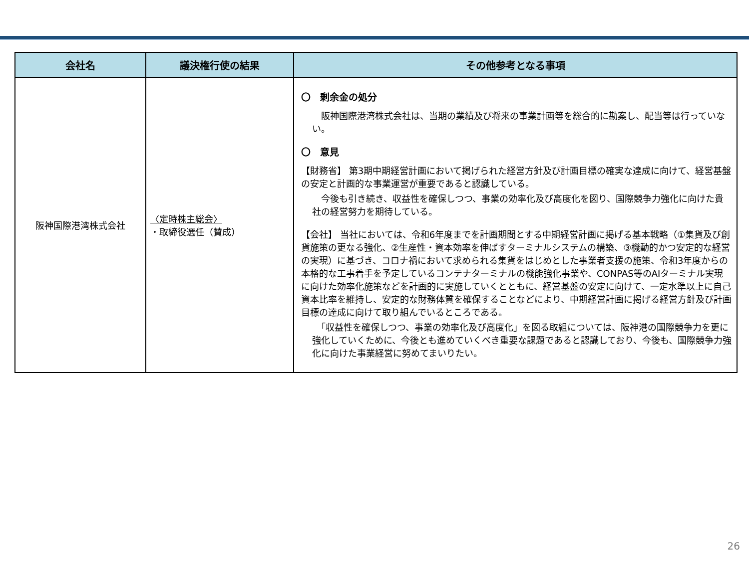| 会社名 | 議決権行使の結果 | その他参考となる事項 |
| --- | --- | --- |
| 阪神国際港湾株式会社 | 〈定時株主総会〉 ・取締役選任（賛成） | 〇 剰余金の処分 阪神国際港湾株式会社は、当期の業績及び将来の事業計画等を総合的に勘案し、配当等は行っていない。 〇 意見 【財務省】 第3期中期経営計画において掲げられた経営方針及び計画目標の確実な達成に向けて、経営基盤の安定と計画的な事業運営が重要であると認識している。 今後も引き続き、収益性を確保しつつ、事業の効率化及び高度化を図り、国際競争力強化に向けた貴社の経営努力を期待している。 【会社】 当社においては、令和6年度までを計画期間とする中期経営計画に掲げる基本戦略（①集貨及び創貨施策の更なる強化、②生産性・資本効率を伸ばすターミナルシステムの構築、③機動的かつ安定的な経営の実現）に基づき、コロナ禍において求められる集貨をはじめとした事業者支援の施策、令和3年度からの本格的な工事着手を予定しているコンテナターミナルの機能強化事業や、CONPAS等のAIターミナル実現に向けた効率化施策などを計画的に実施していくとともに、経営基盤の安定に向けて、一定水準以上に自己資本比率を維持し、安定的な財務体質を確保することなどにより、中期経営計画に掲げる経営方針及び計画目標の達成に向けて取り組んでいるところである。 「収益性を確保しつつ、事業の効率化及び高度化」を図る取組については、阪神港の国際競争力を更に強化していくために、今後とも進めていくべき重要な課題であると認識しており、今後も、国際競争力強化に向けた事業経営に努めてまいりたい。 |
26